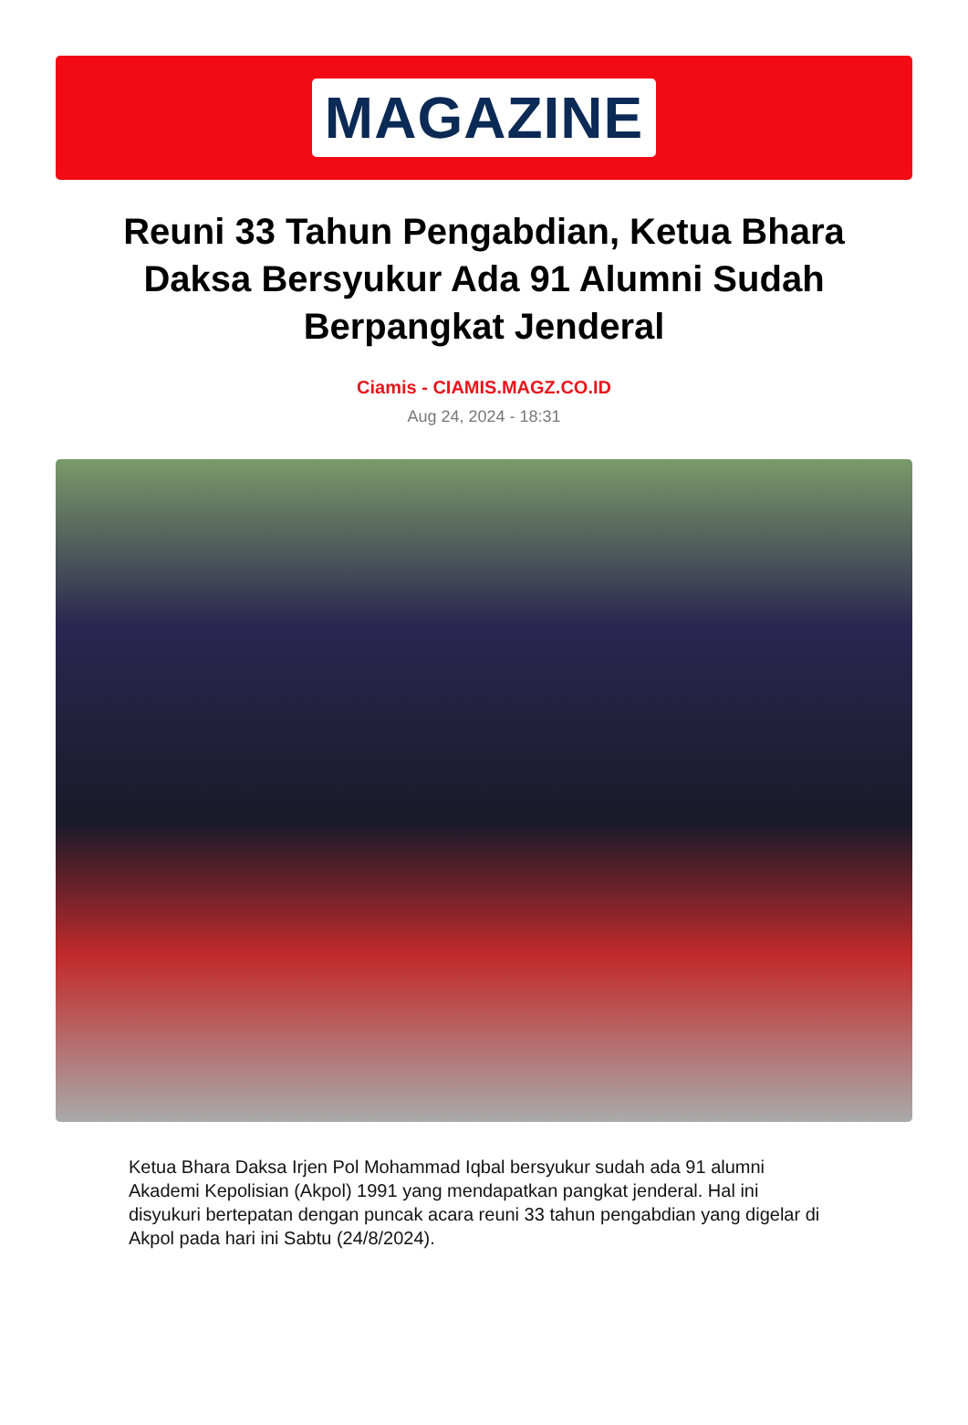MAGAZINE
Reuni 33 Tahun Pengabdian, Ketua Bhara Daksa Bersyukur Ada 91 Alumni Sudah Berpangkat Jenderal
Ciamis - CIAMIS.MAGZ.CO.ID
Aug 24, 2024 - 18:31
Ketua Bhara Daksa Irjen Pol Mohammad Iqbal bersyukur sudah ada 91 alumni Akademi Kepolisian (Akpol) 1991 yang mendapatkan pangkat jenderal. Hal ini disyukuri bertepatan dengan puncak acara reuni 33 tahun pengabdian yang digelar di Akpol pada hari ini Sabtu (24/8/2024).